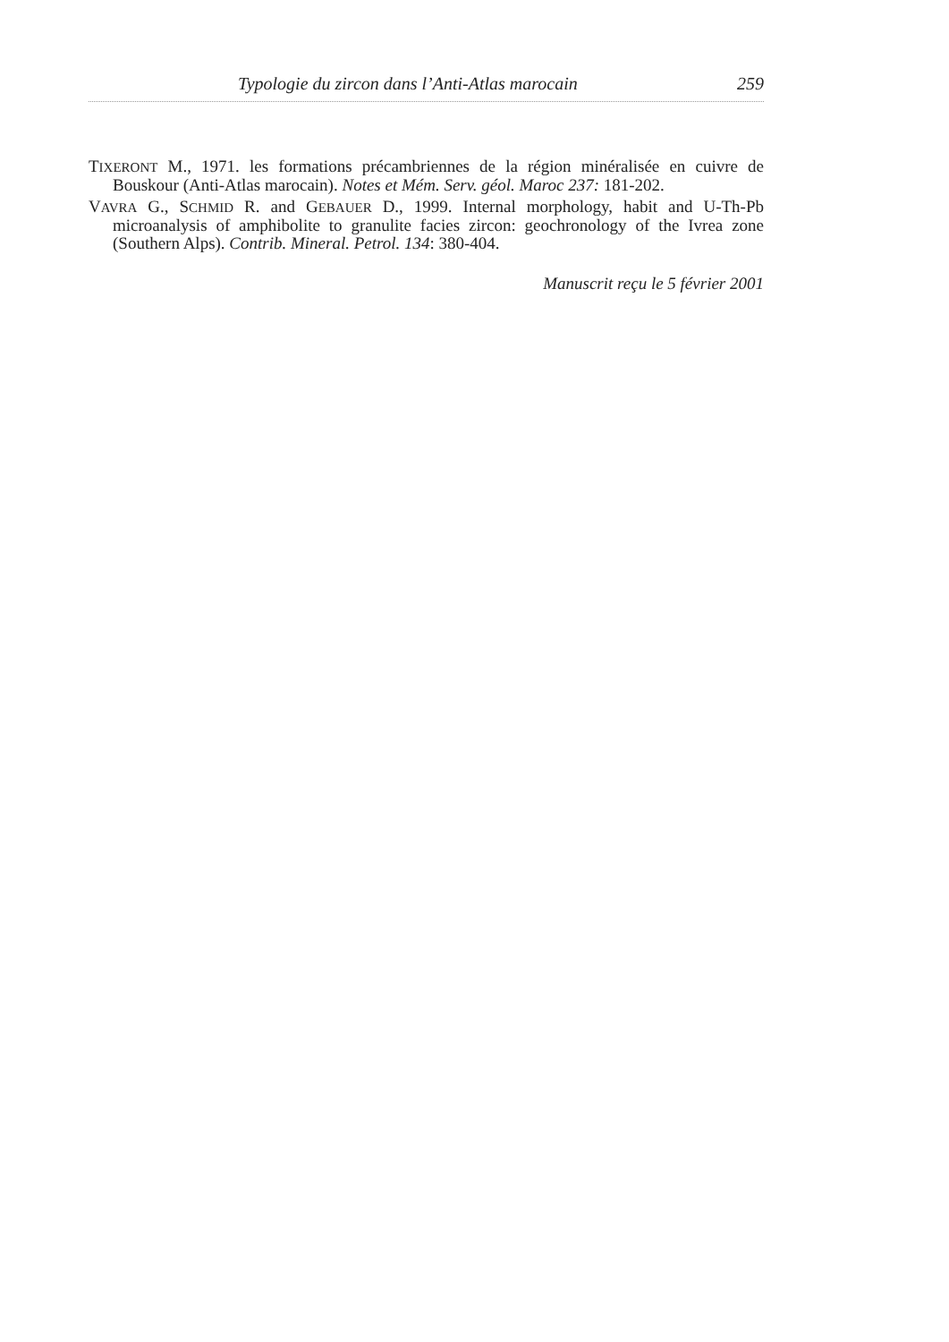Typologie du zircon dans l’Anti-Atlas marocain 259
TIXERONT M., 1971. les formations précambriennes de la région minéralisée en cuivre de Bouskour (Anti-Atlas marocain). Notes et Mém. Serv. géol. Maroc 237: 181-202.
VAVRA G., SCHMID R. and GEBAUER D., 1999. Internal morphology, habit and U-Th-Pb microanalysis of amphibolite to granulite facies zircon: geochronology of the Ivrea zone (Southern Alps). Contrib. Mineral. Petrol. 134: 380-404.
Manuscrit reçu le 5 février 2001